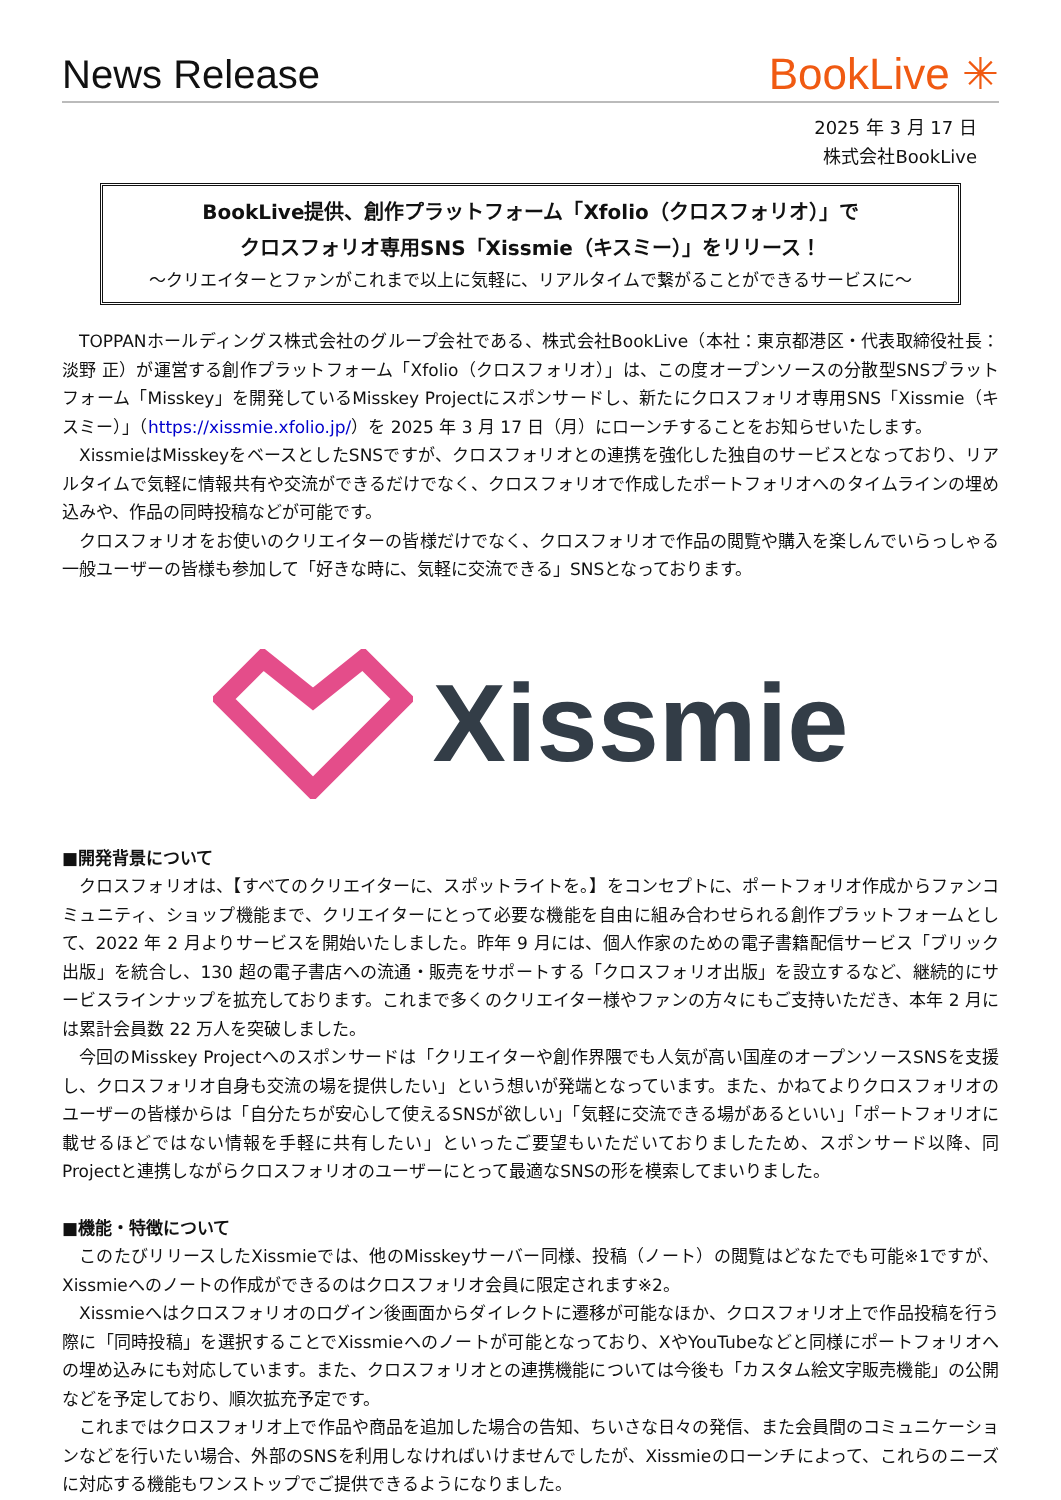News Release
BookLive ✳
2025 年 3 月 17 日
株式会社BookLive
BookLive提供、創作プラットフォーム「Xfolio（クロスフォリオ）」で
クロスフォリオ専用SNS「Xissmie（キスミー）」をリリース！
～クリエイターとファンがこれまで以上に気軽に、リアルタイムで繋がることができるサービスに～
TOPPANホールディングス株式会社のグループ会社である、株式会社BookLive（本社：東京都港区・代表取締役社長：淡野 正）が運営する創作プラットフォーム「Xfolio（クロスフォリオ）」は、この度オープンソースの分散型SNSプラットフォーム「Misskey」を開発しているMisskey Projectにスポンサードし、新たにクロスフォリオ専用SNS「Xissmie（キスミー）」（https://xissmie.xfolio.jp/）を 2025 年 3 月 17 日（月）にローンチすることをお知らせいたします。
XissmieはMisskeyをベースとしたSNSですが、クロスフォリオとの連携を強化した独自のサービスとなっており、リアルタイムで気軽に情報共有や交流ができるだけでなく、クロスフォリオで作成したポートフォリオへのタイムラインの埋め込みや、作品の同時投稿などが可能です。
クロスフォリオをお使いのクリエイターの皆様だけでなく、クロスフォリオで作品の閲覧や購入を楽しんでいらっしゃる一般ユーザーの皆様も参加して「好きな時に、気軽に交流できる」SNSとなっております。
Xissmie
■開発背景について
クロスフォリオは、【すべてのクリエイターに、スポットライトを。】をコンセプトに、ポートフォリオ作成からファンコミュニティ、ショップ機能まで、クリエイターにとって必要な機能を自由に組み合わせられる創作プラットフォームとして、2022 年 2 月よりサービスを開始いたしました。昨年 9 月には、個人作家のための電子書籍配信サービス「ブリック出版」を統合し、130 超の電子書店への流通・販売をサポートする「クロスフォリオ出版」を設立するなど、継続的にサービスラインナップを拡充しております。これまで多くのクリエイター様やファンの方々にもご支持いただき、本年 2 月には累計会員数 22 万人を突破しました。
今回のMisskey Projectへのスポンサードは「クリエイターや創作界隈でも人気が高い国産のオープンソースSNSを支援し、クロスフォリオ自身も交流の場を提供したい」という想いが発端となっています。また、かねてよりクロスフォリオのユーザーの皆様からは「自分たちが安心して使えるSNSが欲しい」「気軽に交流できる場があるといい」「ポートフォリオに載せるほどではない情報を手軽に共有したい」といったご要望もいただいておりましたため、スポンサード以降、同Projectと連携しながらクロスフォリオのユーザーにとって最適なSNSの形を模索してまいりました。
■機能・特徴について
このたびリリースしたXissmieでは、他のMisskeyサーバー同様、投稿（ノート）の閲覧はどなたでも可能※1ですが、Xissmieへのノートの作成ができるのはクロスフォリオ会員に限定されます※2。
Xissmieへはクロスフォリオのログイン後画面からダイレクトに遷移が可能なほか、クロスフォリオ上で作品投稿を行う際に「同時投稿」を選択することでXissmieへのノートが可能となっており、XやYouTubeなどと同様にポートフォリオへの埋め込みにも対応しています。また、クロスフォリオとの連携機能については今後も「カスタム絵文字販売機能」の公開などを予定しており、順次拡充予定です。
これまではクロスフォリオ上で作品や商品を追加した場合の告知、ちいさな日々の発信、また会員間のコミュニケーションなどを行いたい場合、外部のSNSを利用しなければいけませんでしたが、Xissmieのローンチによって、これらのニーズに対応する機能もワンストップでご提供できるようになりました。